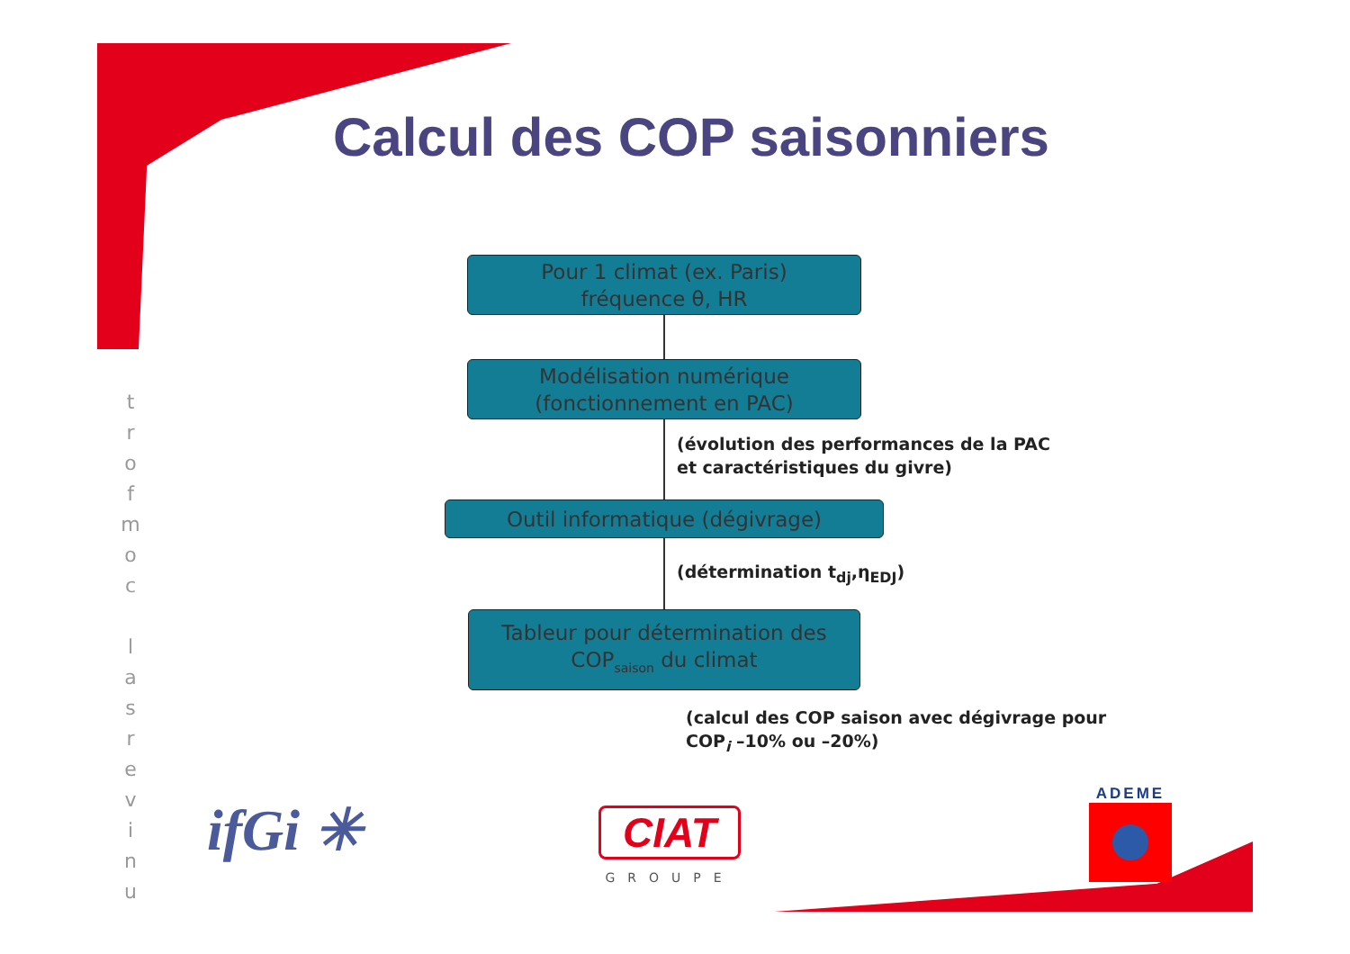Calcul des COP saisonniers
t
r
o
f
m
o
c
l
a
s
r
e
v
i
n
u
Pour 1 climat (ex. Paris)
fréquence θ, HR
Modélisation numérique
(fonctionnement en PAC)
(évolution des performances de la PAC
et caractéristiques du givre)
Outil informatique (dégivrage)
(détermination t<sub>dj</sub>,η<sub>EDJ</sub>)
Tableur pour détermination des
COP<sub>saison</sub> du climat
(calcul des COP saison avec dégivrage pour
COP<sub>i</sub> –10% ou –20%)
ifGi ✳
CIAT
GROUPE
ADEME